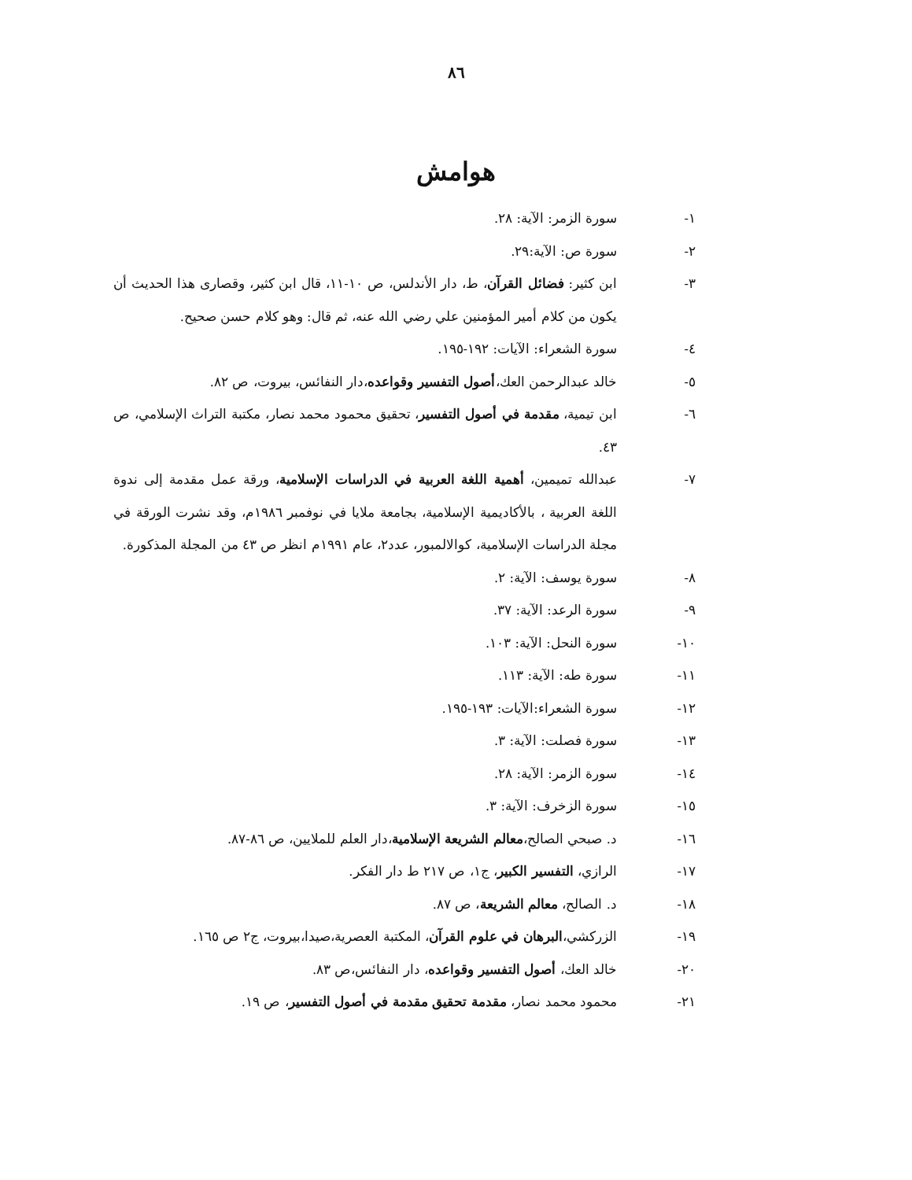٨٦
هوامش
١- سورة الزمر: الآية: ٢٨.
٢- سورة ص: الآية:٢٩.
٣- ابن كثير: فضائل القرآن، ط، دار الأندلس، ص ١٠-١١، قال ابن كثير، وقصارى هذا الحديث أن يكون من كلام أمير المؤمنين علي رضي الله عنه، ثم قال: وهو كلام حسن صحيح.
٤- سورة الشعراء: الآيات: ١٩٢-١٩٥.
٥- خالد عبدالرحمن العك،أصول التفسير وقواعده،دار النفائس، بيروت، ص ٨٢.
٦- ابن تيمية، مقدمة في أصول التفسير، تحقيق محمود محمد نصار، مكتبة التراث الإسلامي، ص ٤٣.
٧- عبدالله تميمين، أهمية اللغة العربية في الدراسات الإسلامية، ورقة عمل مقدمة إلى ندوة اللغة العربية ، بالأكاديمية الإسلامية، بجامعة ملايا في نوفمبر ١٩٨٦م، وقد نشرت الورقة في مجلة الدراسات الإسلامية، كوالالمبور، عدد٢، عام ١٩٩١م انظر ص ٤٣ من المجلة المذكورة.
٨- سورة يوسف: الآية: ٢.
٩- سورة الرعد: الآية: ٣٧.
١٠- سورة النحل: الآية: ١٠٣.
١١- سورة طه: الآية: ١١٣.
١٢- سورة الشعراء:الآيات: ١٩٣-١٩٥.
١٣- سورة فصلت: الآية: ٣.
١٤- سورة الزمر: الآية: ٢٨.
١٥- سورة الزخرف: الآية: ٣.
١٦- د. صبحي الصالح،معالم الشريعة الإسلامية،دار العلم للملايين، ص ٨٦-٨٧.
١٧- الرازي، التفسير الكبير، ج١، ص ٢١٧ ط دار الفكر.
١٨- د. الصالح، معالم الشريعة، ص ٨٧.
١٩- الزركشي،البرهان في علوم القرآن، المكتبة العصرية،صيدا،بيروت، ج٢ ص ١٦٥.
٢٠- خالد العك، أصول التفسير وقواعده، دار النفائس،ص ٨٣.
٢١- محمود محمد نصار، مقدمة تحقيق مقدمة في أصول التفسير، ص ١٩.